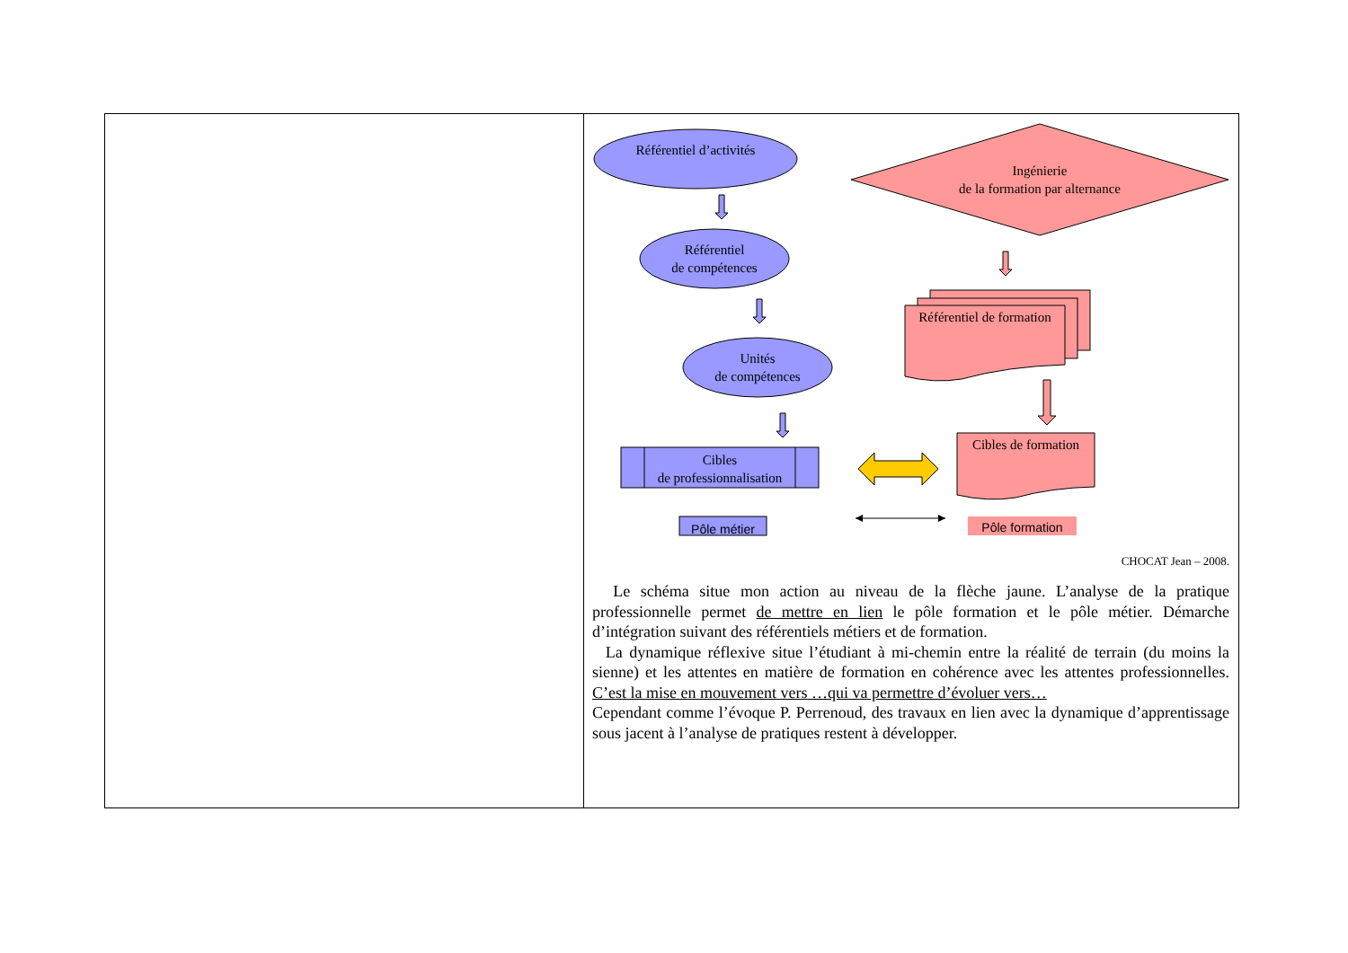| | Référentiel d’activités Référentiel de compétences Unités de compétences Cibles de professionnalisation Ingénierie de la formation par alternance Référentiel de formation Cibles de formation Pôle métier Pôle formation CHOCAT Jean – 2008. Le schéma situe mon action au niveau de la flèche jaune. L’analyse de la pratique professionnelle permet de mettre en lien le pôle formation et le pôle métier. Démarche d’intégration suivant des référentiels métiers et de formation. La dynamique réflexive situe l’étudiant à mi-chemin entre la réalité de terrain (du moins la sienne) et les attentes en matière de formation en cohérence avec les attentes professionnelles. C’est la mise en mouvement vers …qui va permettre d’évoluer vers… Cependant comme l’évoque P. Perrenoud, des travaux en lien avec la dynamique d’apprentissage sous jacent à l’analyse de pratiques restent à développer. |